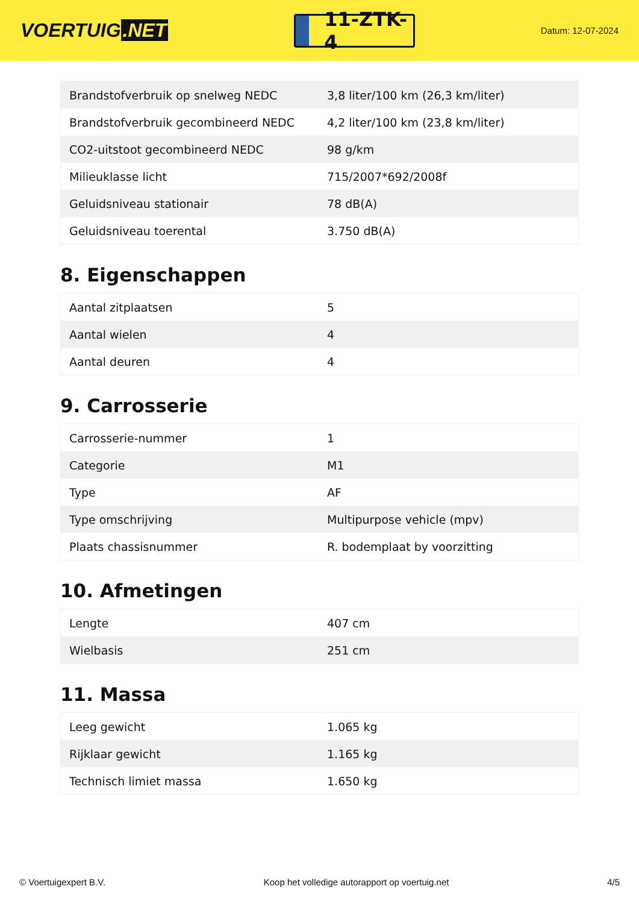VOERTUIG.NET
11-ZTK-4
Datum: 12-07-2024
| Brandstofverbruik op snelweg NEDC | 3,8 liter/100 km (26,3 km/liter) |
| Brandstofverbruik gecombineerd NEDC | 4,2 liter/100 km (23,8 km/liter) |
| CO2-uitstoot gecombineerd NEDC | 98 g/km |
| Milieuklasse licht | 715/2007*692/2008f |
| Geluidsniveau stationair | 78 dB(A) |
| Geluidsniveau toerental | 3.750 dB(A) |
8. Eigenschappen
| Aantal zitplaatsen | 5 |
| Aantal wielen | 4 |
| Aantal deuren | 4 |
9. Carrosserie
| Carrosserie-nummer | 1 |
| Categorie | M1 |
| Type | AF |
| Type omschrijving | Multipurpose vehicle (mpv) |
| Plaats chassisnummer | R. bodemplaat by voorzitting |
10. Afmetingen
| Lengte | 407 cm |
| Wielbasis | 251 cm |
11. Massa
| Leeg gewicht | 1.065 kg |
| Rijklaar gewicht | 1.165 kg |
| Technisch limiet massa | 1.650 kg |
© Voertuigexpert B.V. Koop het volledige autorapport op voertuig.net 4/5